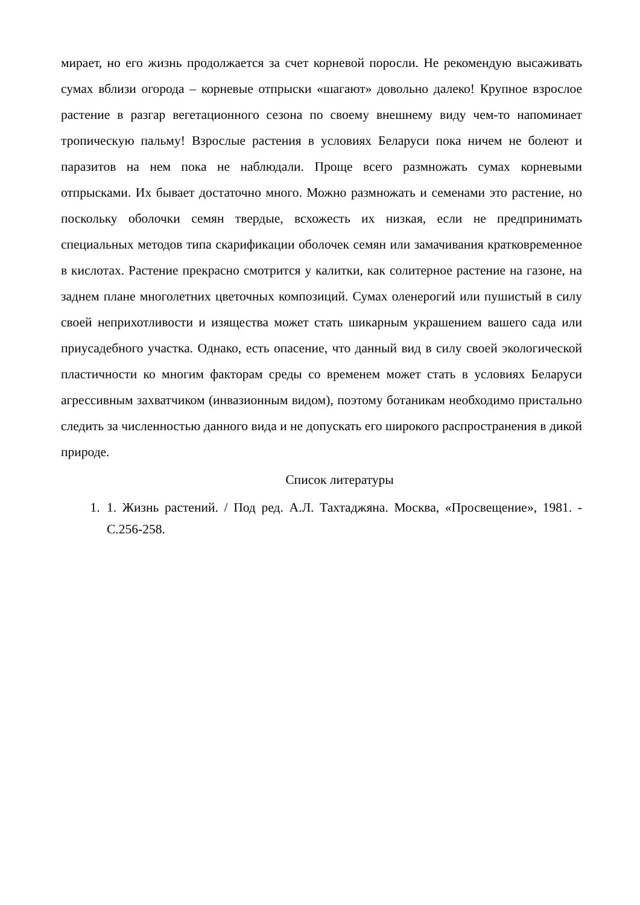мирает, но его жизнь продолжается за счет корневой поросли. Не рекомендую высаживать сумах вблизи огорода – корневые отпрыски «шагают» довольно далеко! Крупное взрослое растение в разгар вегетационного сезона по своему внешнему виду чем-то напоминает тропическую пальму! Взрослые растения в условиях Беларуси пока ничем не болеют и паразитов на нем пока не наблюдали. Проще всего размножать сумах корневыми отпрысками. Их бывает достаточно много. Можно размножать и семенами это растение, но поскольку оболочки семян твердые, всхожесть их низкая, если не предпринимать специальных методов типа скарификации оболочек семян или замачивания кратковременное в кислотах. Растение прекрасно смотрится у калитки, как солитерное растение на газоне, на заднем плане многолетних цветочных композиций. Сумах оленерогий или пушистый в силу своей неприхотливости и изящества может стать шикарным украшением вашего сада или приусадебного участка. Однако, есть опасение, что данный вид в силу своей экологической пластичности ко многим факторам среды со временем может стать в условиях Беларуси агрессивным захватчиком (инвазионным видом), поэтому ботаникам необходимо пристально следить за численностью данного вида и не допускать его широкого распространения в дикой природе.
Список литературы
1. 1. Жизнь растений. / Под ред. А.Л. Тахтаджяна. Москва, «Просвещение», 1981. - С.256-258.